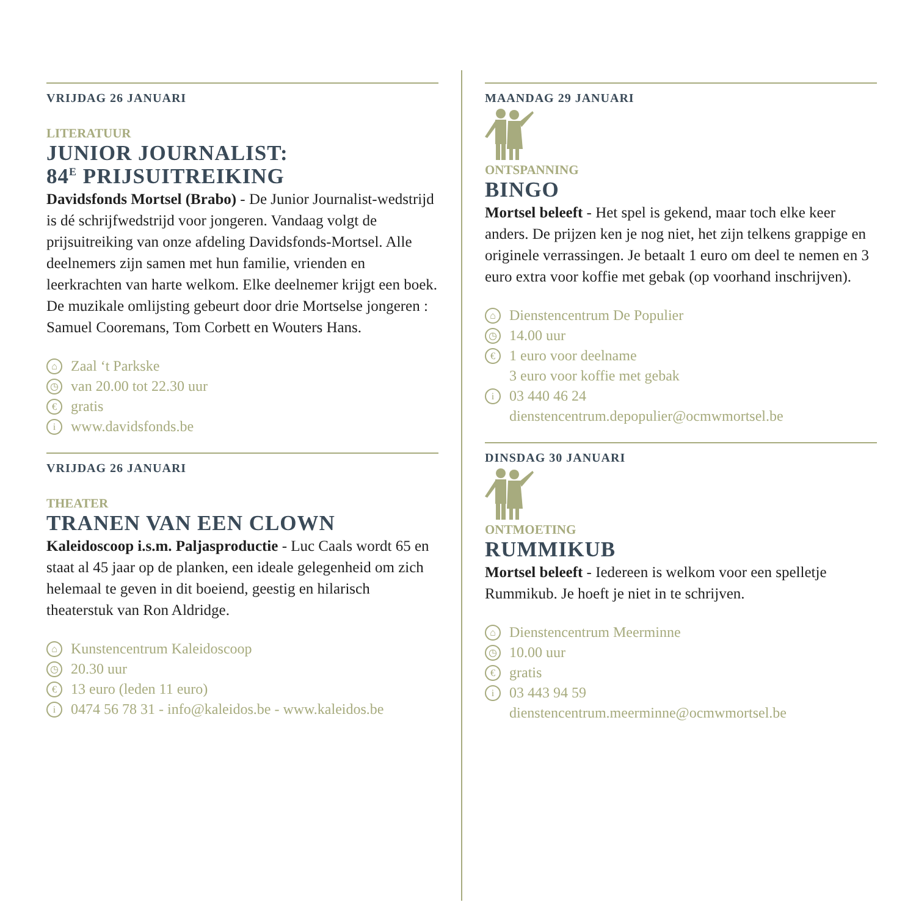VRIJDAG 26 JANUARI
LITERATUUR
JUNIOR JOURNALIST:
84<sup>E</sup> PRIJSUITREIKING
Davidsfonds Mortsel (Brabo) - De Junior Journalist-wedstrijd is dé schrijfwedstrijd voor jongeren. Vandaag volgt de prijsuitreiking van onze afdeling Davidsfonds-Mortsel. Alle deelnemers zijn samen met hun familie, vrienden en leerkrachten van harte welkom. Elke deelnemer krijgt een boek. De muzikale omlijsting gebeurt door drie Mortselse jongeren : Samuel Cooremans, Tom Corbett en Wouters Hans.
⌂ Zaal ‘t Parkske
◷ van 20.00 tot 22.30 uur
€ gratis
i www.davidsfonds.be
VRIJDAG 26 JANUARI
THEATER
TRANEN VAN EEN CLOWN
Kaleidoscoop i.s.m. Paljasproductie - Luc Caals wordt 65 en staat al 45 jaar op de planken, een ideale gelegenheid om zich helemaal te geven in dit boeiend, geestig en hilarisch theaterstuk van Ron Aldridge.
⌂ Kunstencentrum Kaleidoscoop
◷ 20.30 uur
€ 13 euro (leden 11 euro)
i 0474 56 78 31 - info@kaleidos.be - www.kaleidos.be
MAANDAG 29 JANUARI
ONTSPANNING
BINGO
Mortsel beleeft - Het spel is gekend, maar toch elke keer anders. De prijzen ken je nog niet, het zijn telkens grappige en originele verrassingen. Je betaalt 1 euro om deel te nemen en 3 euro extra voor koffie met gebak (op voorhand inschrijven).
⌂ Dienstencentrum De Populier
◷ 14.00 uur
€ 1 euro voor deelname
3 euro voor koffie met gebak
i 03 440 46 24
dienstencentrum.depopulier@ocmwmortsel.be
DINSDAG 30 JANUARI
ONTMOETING
RUMMIKUB
Mortsel beleeft - Iedereen is welkom voor een spelletje Rummikub. Je hoeft je niet in te schrijven.
⌂ Dienstencentrum Meerminne
◷ 10.00 uur
€ gratis
i 03 443 94 59
dienstencentrum.meerminne@ocmwmortsel.be